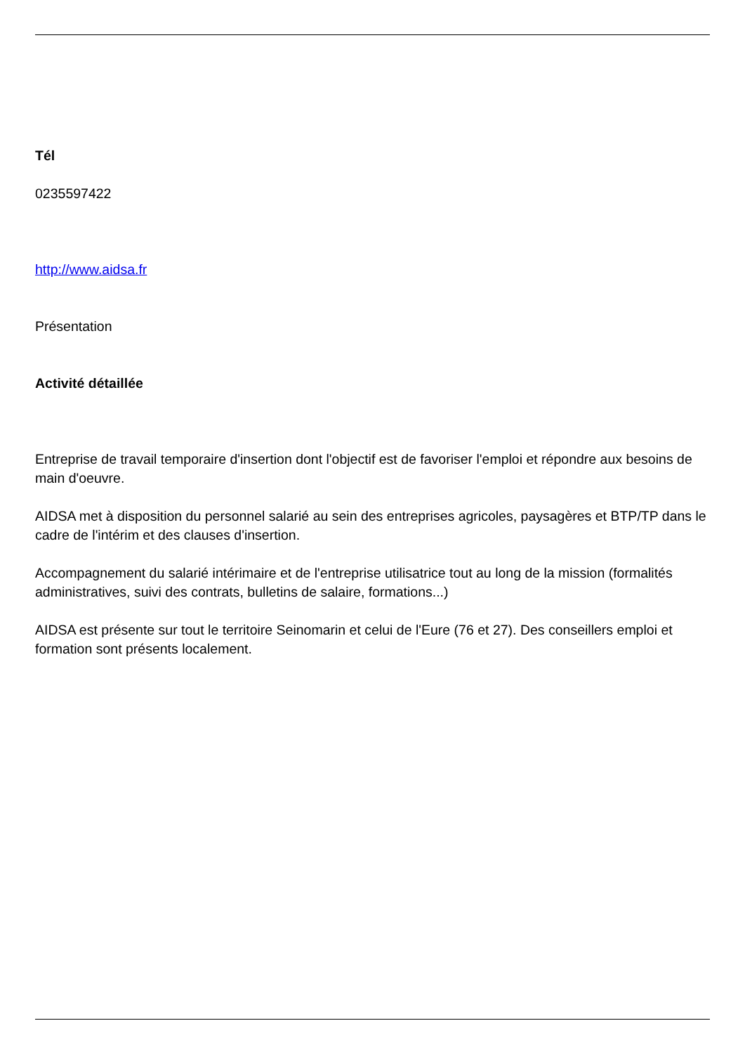Tél
0235597422
http://www.aidsa.fr
Présentation
Activité détaillée
Entreprise de travail temporaire d'insertion dont l'objectif est de favoriser l'emploi et répondre aux besoins de main d'oeuvre.
AIDSA met à disposition du personnel salarié au sein des entreprises agricoles, paysagères et BTP/TP dans le cadre de l'intérim et des clauses d'insertion.
Accompagnement du salarié intérimaire et de l'entreprise utilisatrice tout au long de la mission (formalités administratives, suivi des contrats, bulletins de salaire, formations...)
AIDSA est présente sur tout le territoire Seinomarin et celui de l'Eure (76 et 27). Des conseillers emploi et formation sont présents localement.